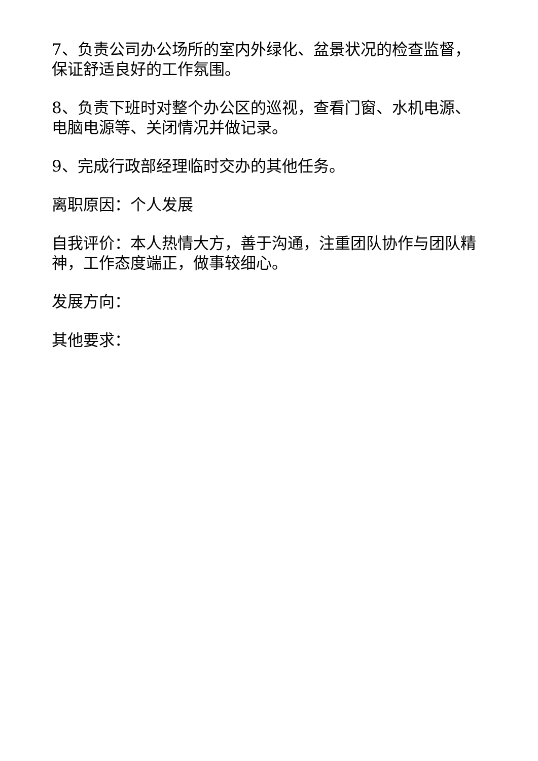7、负责公司办公场所的室内外绿化、盆景状况的检查监督，保证舒适良好的工作氛围。
8、负责下班时对整个办公区的巡视，查看门窗、水机电源、电脑电源等、关闭情况并做记录。
9、完成行政部经理临时交办的其他任务。
离职原因：个人发展
自我评价：本人热情大方，善于沟通，注重团队协作与团队精神，工作态度端正，做事较细心。
发展方向：
其他要求：